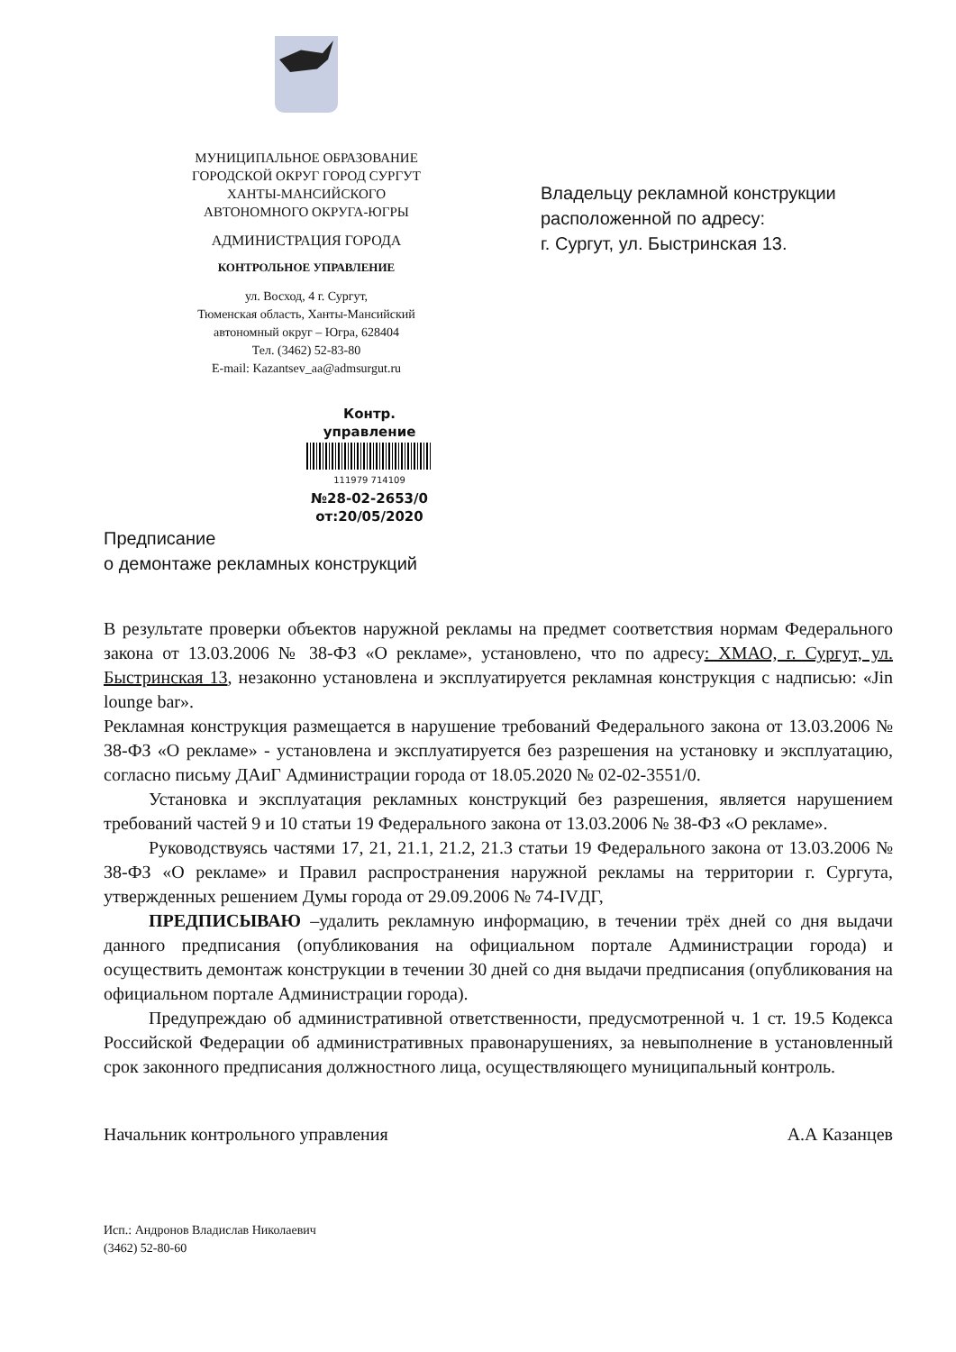МУНИЦИПАЛЬНОЕ ОБРАЗОВАНИЕ
ГОРОДСКОЙ ОКРУГ ГОРОД СУРГУТ
ХАНТЫ-МАНСИЙСКОГО
АВТОНОМНОГО ОКРУГА-ЮГРЫ
АДМИНИСТРАЦИЯ ГОРОДА
КОНТРОЛЬНОЕ УПРАВЛЕНИЕ
ул. Восход, 4 г. Сургут,
Тюменская область, Ханты-Мансийский
автономный округ – Югра, 628404
Тел. (3462) 52-83-80
E-mail: Kazantsev_aa@admsurgut.ru
Владельцу рекламной конструкции
расположенной по адресу:
г. Сургут, ул. Быстринская 13.
Контр. управление
111979 714109
№28-02-2653/0
от:20/05/2020
Предписание
о демонтаже рекламных конструкций
В результате проверки объектов наружной рекламы на предмет соответствия нормам Федерального закона от 13.03.2006 № 38-ФЗ «О рекламе», установлено, что по адресу: ХМАО, г. Сургут, ул. Быстринская 13, незаконно установлена и эксплуатируется рекламная конструкция с надписью: «Jin lounge bar».
Рекламная конструкция размещается в нарушение требований Федерального закона от 13.03.2006 № 38-ФЗ «О рекламе» - установлена и эксплуатируется без разрешения на установку и эксплуатацию, согласно письму ДАиГ Администрации города от 18.05.2020 № 02-02-3551/0.
Установка и эксплуатация рекламных конструкций без разрешения, является нарушением требований частей 9 и 10 статьи 19 Федерального закона от 13.03.2006 № 38-ФЗ «О рекламе».
Руководствуясь частями 17, 21, 21.1, 21.2, 21.3 статьи 19 Федерального закона от 13.03.2006 № 38-ФЗ «О рекламе» и Правил распространения наружной рекламы на территории г. Сургута, утвержденных решением Думы города от 29.09.2006 № 74-IVДГ,
ПРЕДПИСЫВАЮ –удалить рекламную информацию, в течении трёх дней со дня выдачи данного предписания (опубликования на официальном портале Администрации города) и осуществить демонтаж конструкции в течении 30 дней со дня выдачи предписания (опубликования на официальном портале Администрации города).
Предупреждаю об административной ответственности, предусмотренной ч. 1 ст. 19.5 Кодекса Российской Федерации об административных правонарушениях, за невыполнение в установленный срок законного предписания должностного лица, осуществляющего муниципальный контроль.
Начальник контрольного управления А.А Казанцев
Исп.: Андронов Владислав Николаевич
(3462) 52-80-60